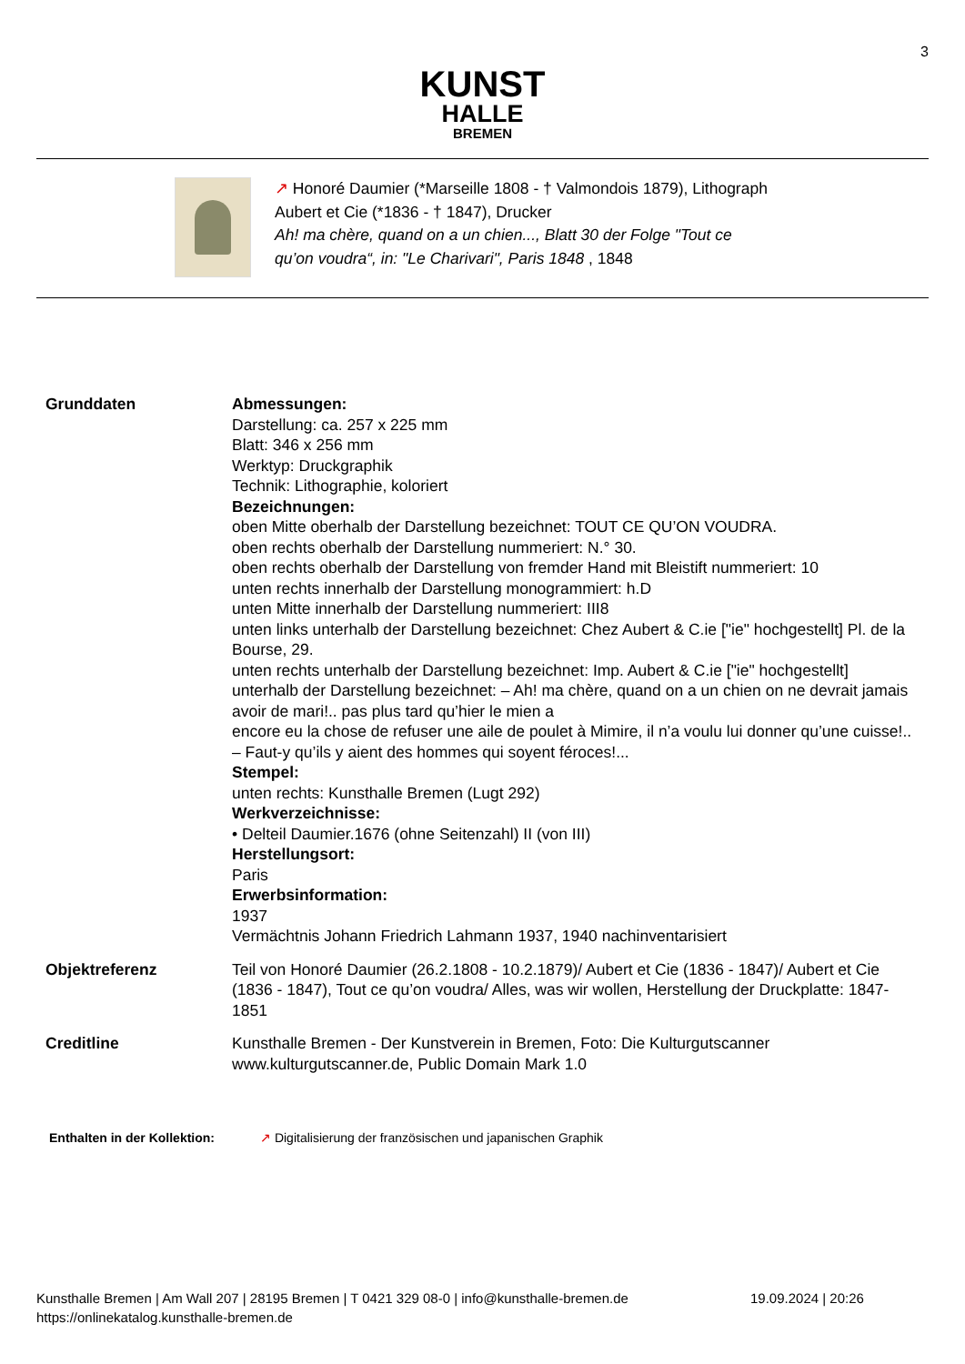3
KUNST
HALLE
BREMEN
↗ Honoré Daumier (*Marseille 1808 - † Valmondois 1879), Lithograph
Aubert et Cie (*1836 - † 1847), Drucker
Ah! ma chère, quand on a un chien..., Blatt 30 der Folge "Tout ce
qu’on voudra“, in: "Le Charivari", Paris 1848 , 1848
| Grunddaten | Abmessungen: Darstellung: ca. 257 x 225 mm Blatt: 346 x 256 mm Werktyp: Druckgraphik Technik: Lithographie, koloriert Bezeichnungen: oben Mitte oberhalb der Darstellung bezeichnet: TOUT CE QU’ON VOUDRA. oben rechts oberhalb der Darstellung nummeriert: N.° 30. oben rechts oberhalb der Darstellung von fremder Hand mit Bleistift nummeriert: 10 unten rechts innerhalb der Darstellung monogrammiert: h.D unten Mitte innerhalb der Darstellung nummeriert: III8 unten links unterhalb der Darstellung bezeichnet: Chez Aubert & C.ie ["ie" hochgestellt] Pl. de la Bourse, 29. unten rechts unterhalb der Darstellung bezeichnet: Imp. Aubert & C.ie ["ie" hochgestellt] unterhalb der Darstellung bezeichnet: – Ah! ma chère, quand on a un chien on ne devrait jamais avoir de mari!.. pas plus tard qu’hier le mien a encore eu la chose de refuser une aile de poulet à Mimire, il n’a voulu lui donner qu’une cuisse!.. – Faut-y qu’ils y aient des hommes qui soyent féroces!... Stempel: unten rechts: Kunsthalle Bremen (Lugt 292) Werkverzeichnisse: • Delteil Daumier.1676 (ohne Seitenzahl) II (von III) Herstellungsort: Paris Erwerbsinformation: 1937 Vermächtnis Johann Friedrich Lahmann 1937, 1940 nachinventarisiert |
| Objektreferenz | Teil von Honoré Daumier (26.2.1808 - 10.2.1879)/ Aubert et Cie (1836 - 1847)/ Aubert et Cie (1836 - 1847), Tout ce qu’on voudra/ Alles, was wir wollen, Herstellung der Druckplatte: 1847-1851 |
| Creditline | Kunsthalle Bremen - Der Kunstverein in Bremen, Foto: Die Kulturgutscanner www.kulturgutscanner.de, Public Domain Mark 1.0 |
Enthalten in der Kollektion:
↗ Digitalisierung der französischen und japanischen Graphik
Kunsthalle Bremen | Am Wall 207 | 28195 Bremen | T 0421 329 08-0 | info@kunsthalle-bremen.de 19.09.2024 | 20:26
https://onlinekatalog.kunsthalle-bremen.de